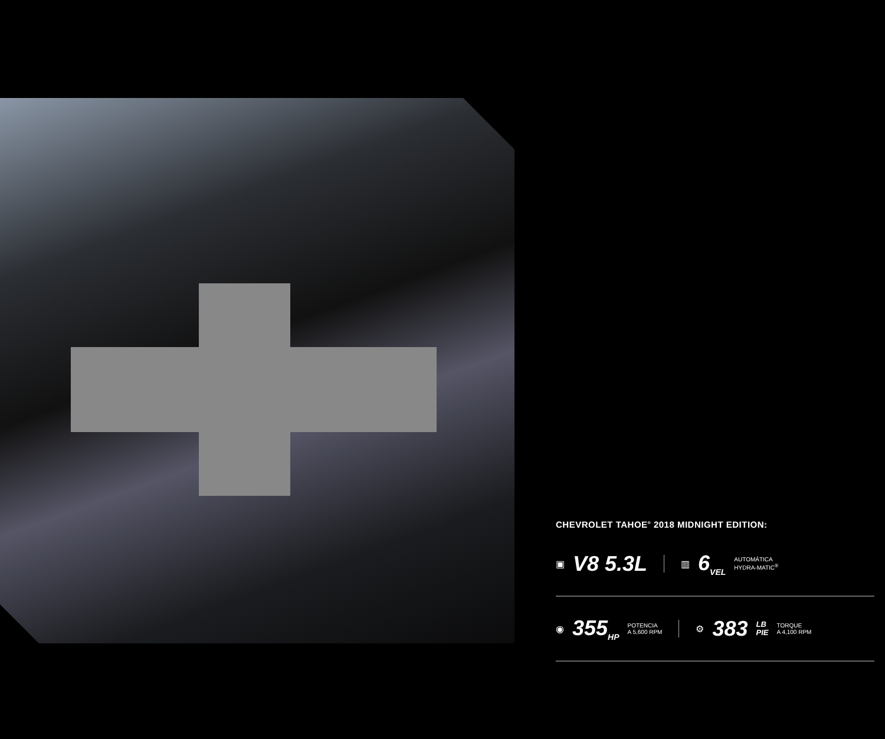CHEVROLET TAHOE<sup>®</sup> 2018 MIDNIGHT EDITION:
▣ V8 5.3L ▥ 6<sub>VEL</sub> AUTOMÁTICA
HYDRA-MATIC<sup>®</sup>
◉ 355<sub>HP</sub> POTENCIA
A 5,600 RPM ⚙ 383 LB
PIE TORQUE
A 4,100 RPM